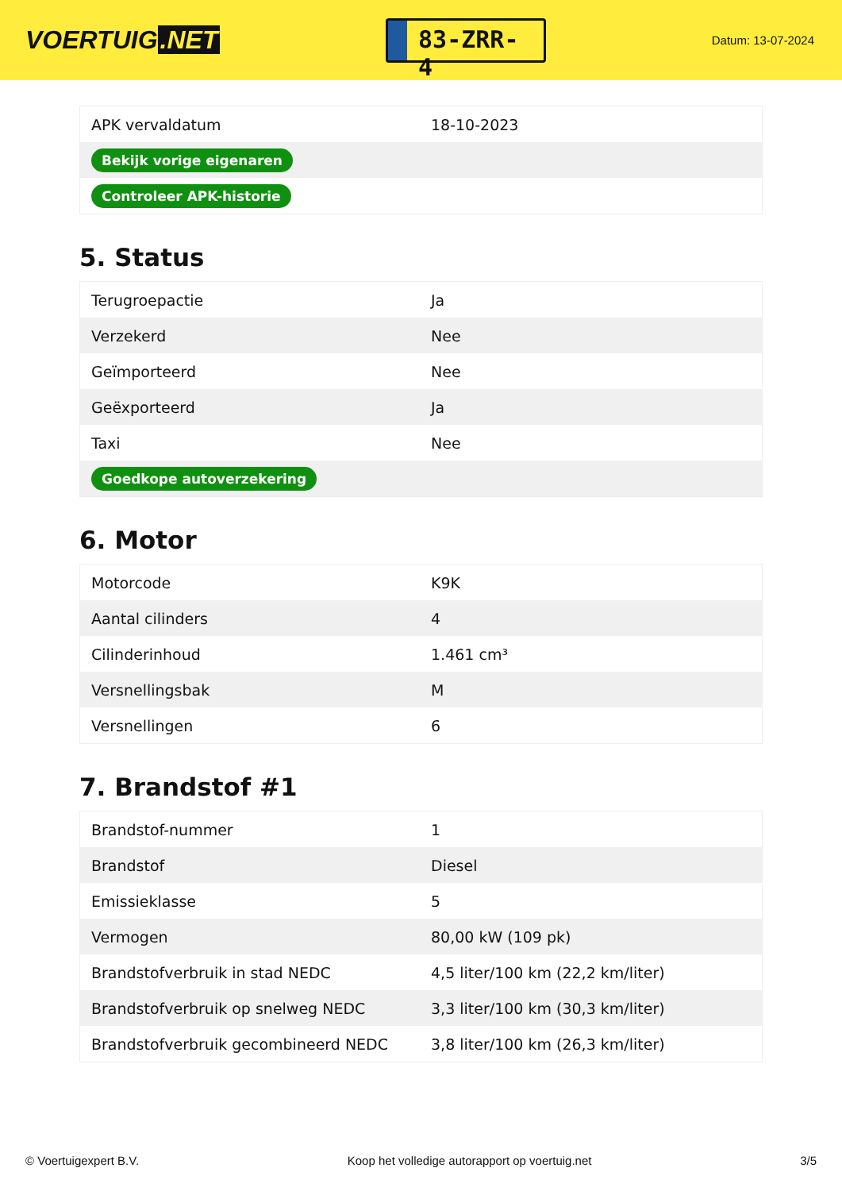VOERTUIG.NET
83-ZRR-4
Datum: 13-07-2024
| APK vervaldatum | 18-10-2023 |
| Bekijk vorige eigenaren | |
| Controleer APK-historie | |
5. Status
| Terugroepactie | Ja |
| Verzekerd | Nee |
| Geïmporteerd | Nee |
| Geëxporteerd | Ja |
| Taxi | Nee |
| Goedkope autoverzekering | |
6. Motor
| Motorcode | K9K |
| Aantal cilinders | 4 |
| Cilinderinhoud | 1.461 cm³ |
| Versnellingsbak | M |
| Versnellingen | 6 |
7. Brandstof #1
| Brandstof-nummer | 1 |
| Brandstof | Diesel |
| Emissieklasse | 5 |
| Vermogen | 80,00 kW (109 pk) |
| Brandstofverbruik in stad NEDC | 4,5 liter/100 km (22,2 km/liter) |
| Brandstofverbruik op snelweg NEDC | 3,3 liter/100 km (30,3 km/liter) |
| Brandstofverbruik gecombineerd NEDC | 3,8 liter/100 km (26,3 km/liter) |
© Voertuigexpert B.V. Koop het volledige autorapport op voertuig.net 3/5